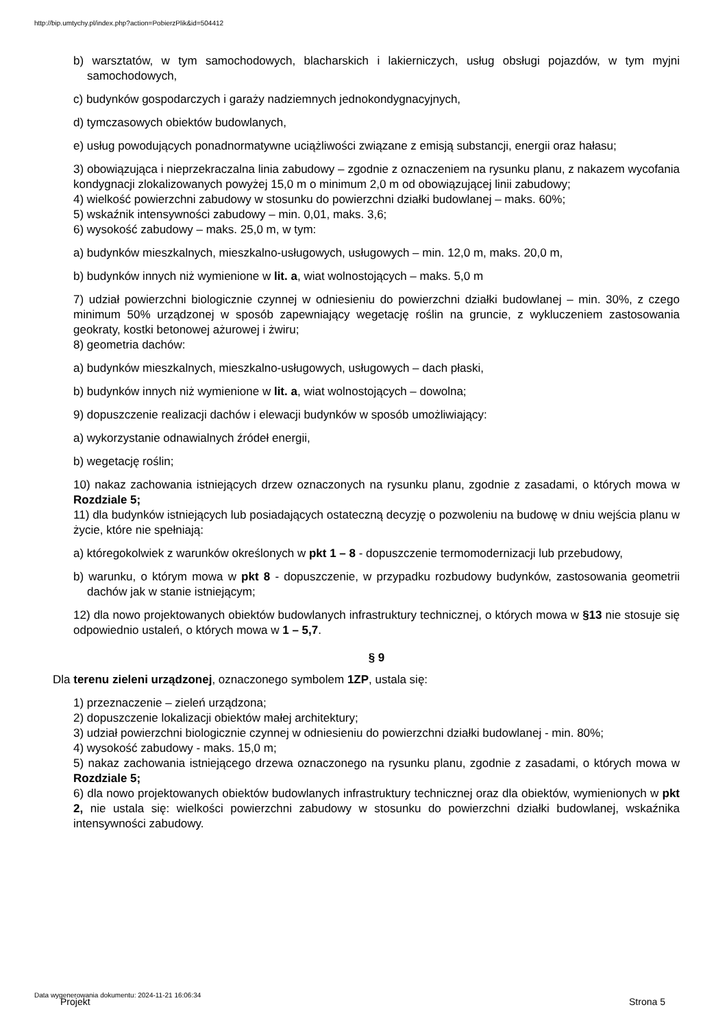http://bip.umtychy.pl/index.php?action=PobierzPlik&id=504412
b) warsztatów, w tym samochodowych, blacharskich i lakierniczych, usług obsługi pojazdów, w tym myjni samochodowych,
c) budynków gospodarczych i garaży nadziemnych jednokondygnacyjnych,
d) tymczasowych obiektów budowlanych,
e) usług powodujących ponadnormatywne uciążliwości związane z emisją substancji, energii oraz hałasu;
3) obowiązująca i nieprzekraczalna linia zabudowy – zgodnie z oznaczeniem na rysunku planu, z nakazem wycofania kondygnacji zlokalizowanych powyżej 15,0 m o minimum 2,0 m od obowiązującej linii zabudowy;
4) wielkość powierzchni zabudowy w stosunku do powierzchni działki budowlanej – maks. 60%;
5) wskaźnik intensywności zabudowy – min. 0,01, maks. 3,6;
6) wysokość zabudowy – maks. 25,0 m, w tym:
a) budynków mieszkalnych, mieszkalno-usługowych, usługowych – min. 12,0 m, maks. 20,0 m,
b) budynków innych niż wymienione w lit. a, wiat wolnostojących – maks. 5,0 m
7) udział powierzchni biologicznie czynnej w odniesieniu do powierzchni działki budowlanej – min. 30%, z czego minimum 50% urządzonej w sposób zapewniający wegetację roślin na gruncie, z wykluczeniem zastosowania geokraty, kostki betonowej ażurowej i żwiru;
8) geometria dachów:
a) budynków mieszkalnych, mieszkalno-usługowych, usługowych – dach płaski,
b) budynków innych niż wymienione w lit. a, wiat wolnostojących – dowolna;
9) dopuszczenie realizacji dachów i elewacji budynków w sposób umożliwiający:
a) wykorzystanie odnawialnych źródeł energii,
b) wegetację roślin;
10) nakaz zachowania istniejących drzew oznaczonych na rysunku planu, zgodnie z zasadami, o których mowa w Rozdziale 5;
11) dla budynków istniejących lub posiadających ostateczną decyzję o pozwoleniu na budowę w dniu wejścia planu w życie, które nie spełniają:
a) któregokolwiek z warunków określonych w pkt 1 – 8 - dopuszczenie termomodernizacji lub przebudowy,
b) warunku, o którym mowa w pkt 8 - dopuszczenie, w przypadku rozbudowy budynków, zastosowania geometrii dachów jak w stanie istniejącym;
12) dla nowo projektowanych obiektów budowlanych infrastruktury technicznej, o których mowa w §13 nie stosuje się odpowiednio ustaleń, o których mowa w 1 – 5,7.
§ 9
Dla terenu zieleni urządzonej, oznaczonego symbolem 1ZP, ustala się:
1) przeznaczenie – zieleń urządzona;
2) dopuszczenie lokalizacji obiektów małej architektury;
3) udział powierzchni biologicznie czynnej w odniesieniu do powierzchni działki budowlanej - min. 80%;
4) wysokość zabudowy - maks. 15,0 m;
5) nakaz zachowania istniejącego drzewa oznaczonego na rysunku planu, zgodnie z zasadami, o których mowa w Rozdziale 5;
6) dla nowo projektowanych obiektów budowlanych infrastruktury technicznej oraz dla obiektów, wymienionych w pkt 2, nie ustala się: wielkości powierzchni zabudowy w stosunku do powierzchni działki budowlanej, wskaźnika intensywności zabudowy.
Data wygenerowania dokumentu: 2024-11-21 16:06:34
Projekt Strona 5